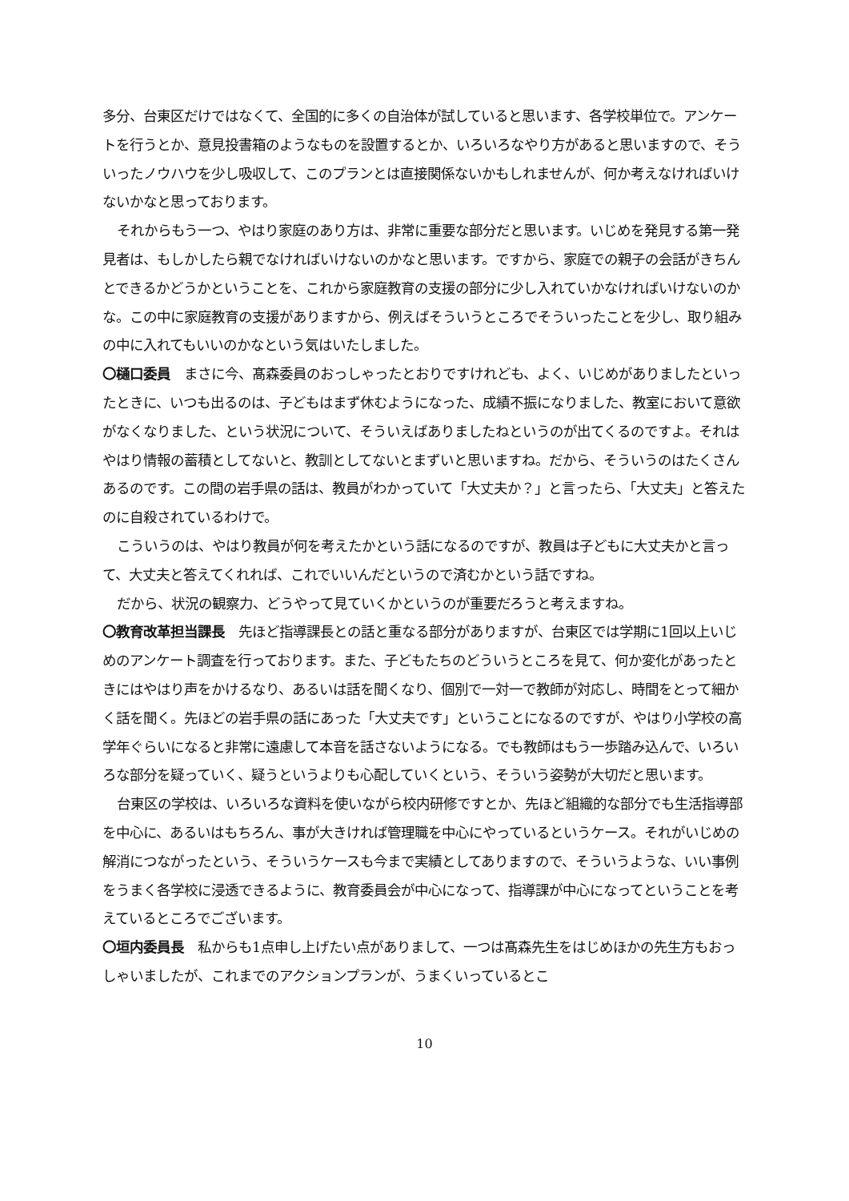多分、台東区だけではなくて、全国的に多くの自治体が試していると思います、各学校単位で。アンケートを行うとか、意見投書箱のようなものを設置するとか、いろいろなやり方があると思いますので、そういったノウハウを少し吸収して、このプランとは直接関係ないかもしれませんが、何か考えなければいけないかなと思っております。
それからもう一つ、やはり家庭のあり方は、非常に重要な部分だと思います。いじめを発見する第一発見者は、もしかしたら親でなければいけないのかなと思います。ですから、家庭での親子の会話がきちんとできるかどうかということを、これから家庭教育の支援の部分に少し入れていかなければいけないのかな。この中に家庭教育の支援がありますから、例えばそういうところでそういったことを少し、取り組みの中に入れてもいいのかなという気はいたしました。
〇樋口委員　まさに今、髙森委員のおっしゃったとおりですけれども、よく、いじめがありましたといったときに、いつも出るのは、子どもはまず休むようになった、成績不振になりました、教室において意欲がなくなりました、という状況について、そういえばありましたねというのが出てくるのですよ。それはやはり情報の蓄積としてないと、教訓としてないとまずいと思いますね。だから、そういうのはたくさんあるのです。この間の岩手県の話は、教員がわかっていて「大丈夫か？」と言ったら、「大丈夫」と答えたのに自殺されているわけで。
こういうのは、やはり教員が何を考えたかという話になるのですが、教員は子どもに大丈夫かと言って、大丈夫と答えてくれれば、これでいいんだというので済むかという話ですね。
だから、状況の観察力、どうやって見ていくかというのが重要だろうと考えますね。
〇教育改革担当課長　先ほど指導課長との話と重なる部分がありますが、台東区では学期に1回以上いじめのアンケート調査を行っております。また、子どもたちのどういうところを見て、何か変化があったときにはやはり声をかけるなり、あるいは話を聞くなり、個別で一対一で教師が対応し、時間をとって細かく話を聞く。先ほどの岩手県の話にあった「大丈夫です」ということになるのですが、やはり小学校の高学年ぐらいになると非常に遠慮して本音を話さないようになる。でも教師はもう一歩踏み込んで、いろいろな部分を疑っていく、疑うというよりも心配していくという、そういう姿勢が大切だと思います。
台東区の学校は、いろいろな資料を使いながら校内研修ですとか、先ほど組織的な部分でも生活指導部を中心に、あるいはもちろん、事が大きければ管理職を中心にやっているというケース。それがいじめの解消につながったという、そういうケースも今まで実績としてありますので、そういうような、いい事例をうまく各学校に浸透できるように、教育委員会が中心になって、指導課が中心になってということを考えているところでございます。
〇垣内委員長　私からも1点申し上げたい点がありまして、一つは髙森先生をはじめほかの先生方もおっしゃいましたが、これまでのアクションプランが、うまくいっているとこ
10